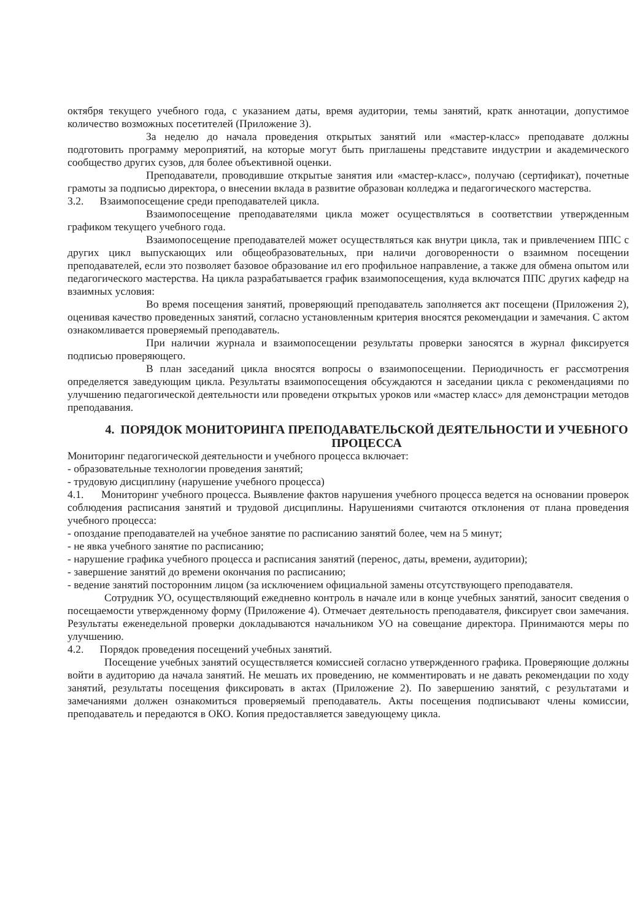октября текущего учебного года, с указанием даты, время аудитории, темы занятий, кратк аннотации, допустимое количество возможных посетителей (Приложение 3).
За неделю до начала проведения открытых занятий или «мастер-класс» преподавате должны подготовить программу мероприятий, на которые могут быть приглашены представите индустрии и академического сообщество других сузов, для более объективной оценки.
Преподаватели, проводившие открытые занятия или «мастер-класс», получаю (сертификат), почетные грамоты за подписью директора, о внесении вклада в развитие образован колледжа и педагогического мастерства.
3.2. Взаимопосещение среди преподавателей цикла.
Взаимопосещение преподавателями цикла может осуществляться в соответствии утвержденным графиком текущего учебного года.
Взаимопосещение преподавателей может осуществляться как внутри цикла, так и привлечением ППС с других цикл выпускающих или общеобразовательных, при наличи договоренности о взаимном посещении преподавателей, если это позволяет базовое образование ил его профильное направление, а также для обмена опытом или педагогического мастерства. На цикла разрабатывается график взаимопосещения, куда включатся ППС других кафедр на взаимных условия:
Во время посещения занятий, проверяющий преподаватель заполняется акт посещени (Приложения 2), оценивая качество проведенных занятий, согласно установленным критерия вносятся рекомендации и замечания. С актом ознакомливается проверяемый преподаватель.
При наличии журнала и взаимопосещении результаты проверки заносятся в журнал фиксируется подписью проверяющего.
В план заседаний цикла вносятся вопросы о взаимопосещении. Периодичность ег рассмотрения определяется заведующим цикла. Результаты взаимопосещения обсуждаются н заседании цикла с рекомендациями по улучшению педагогической деятельности или проведени открытых уроков или «мастер класс» для демонстрации методов преподавания.
4. ПОРЯДОК МОНИТОРИНГА ПРЕПОДАВАТЕЛЬСКОЙ ДЕЯТЕЛЬНОСТИ И УЧЕБНОГО ПРОЦЕССА
Мониторинг педагогической деятельности и учебного процесса включает:
- образовательные технологии проведения занятий;
- трудовую дисциплину (нарушение учебного процесса)
4.1. Мониторинг учебного процесса. Выявление фактов нарушения учебного процесса ведется на основании проверок соблюдения расписания занятий и трудовой дисциплины. Нарушениями считаются отклонения от плана проведения учебного процесса:
- опоздание преподавателей на учебное занятие по расписанию занятий более, чем на 5 минут;
- не явка учебного занятие по расписанию;
- нарушение графика учебного процесса и расписания занятий (перенос, даты, времени, аудитории);
- завершение занятий до времени окончания по расписанию;
- ведение занятий посторонним лицом (за исключением официальной замены отсутствующего преподавателя.
Сотрудник УО, осуществляющий ежедневно контроль в начале или в конце учебных занятий, заносит сведения о посещаемости утвержденному форму (Приложение 4). Отмечает деятельность преподавателя, фиксирует свои замечания. Результаты еженедельной проверки докладываются начальником УО на совещание директора. Принимаются меры по улучшению.
4.2. Порядок проведения посещений учебных занятий.
Посещение учебных занятий осуществляется комиссией согласно утвержденного графика. Проверяющие должны войти в аудиторию да начала занятий. Не мешать их проведению, не комментировать и не давать рекомендации по ходу занятий, результаты посещения фиксировать в актах (Приложение 2). По завершению занятий, с результатами и замечаниями должен ознакомиться проверяемый преподаватель. Акты посещения подписывают члены комиссии, преподаватель и передаются в ОКО. Копия предоставляется заведующему цикла.